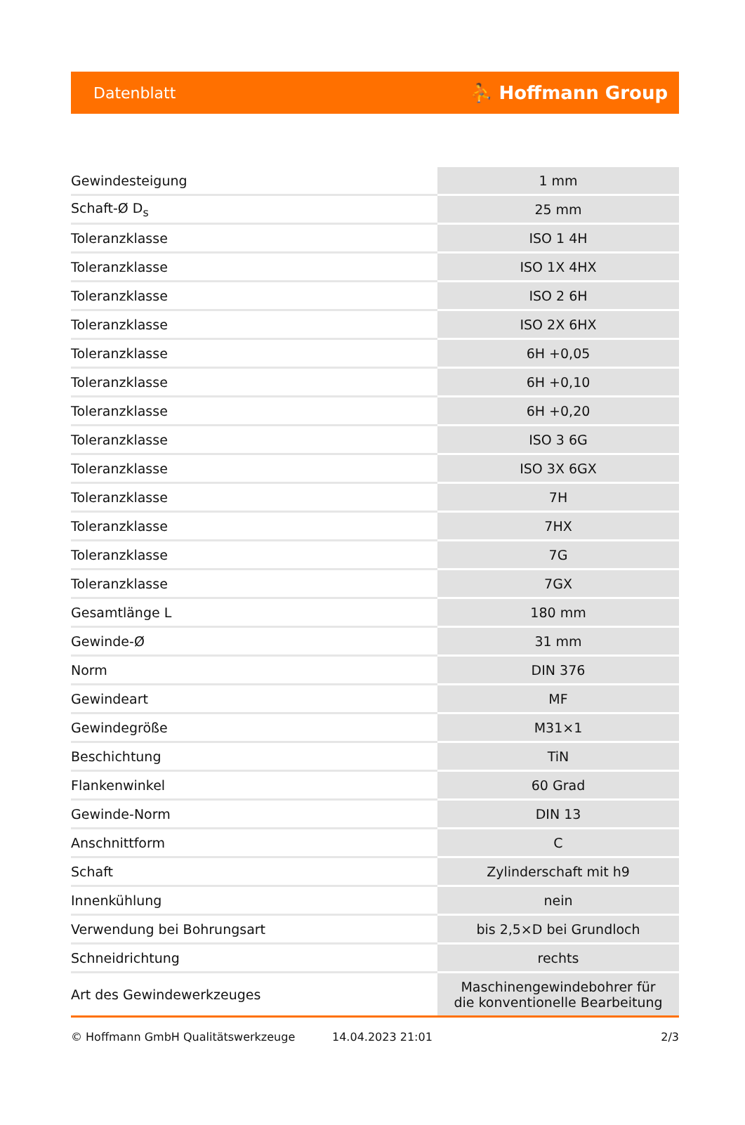Datenblatt ⛹ Hoffmann Group
| Gewindesteigung | 1 mm |
| Schaft-Ø D<sub>s</sub> | 25 mm |
| Toleranzklasse | ISO 1 4H |
| Toleranzklasse | ISO 1X 4HX |
| Toleranzklasse | ISO 2 6H |
| Toleranzklasse | ISO 2X 6HX |
| Toleranzklasse | 6H +0,05 |
| Toleranzklasse | 6H +0,10 |
| Toleranzklasse | 6H +0,20 |
| Toleranzklasse | ISO 3 6G |
| Toleranzklasse | ISO 3X 6GX |
| Toleranzklasse | 7H |
| Toleranzklasse | 7HX |
| Toleranzklasse | 7G |
| Toleranzklasse | 7GX |
| Gesamtlänge L | 180 mm |
| Gewinde-Ø | 31 mm |
| Norm | DIN 376 |
| Gewindeart | MF |
| Gewindegröße | M31×1 |
| Beschichtung | TiN |
| Flankenwinkel | 60 Grad |
| Gewinde-Norm | DIN 13 |
| Anschnittform | C |
| Schaft | Zylinderschaft mit h9 |
| Innenkühlung | nein |
| Verwendung bei Bohrungsart | bis 2,5×D bei Grundloch |
| Schneidrichtung | rechts |
| Art des Gewindewerkzeuges | Maschinengewindebohrer für die konventionelle Bearbeitung |
© Hoffmann GmbH Qualitätswerkzeuge 14.04.2023 21:01 2/3